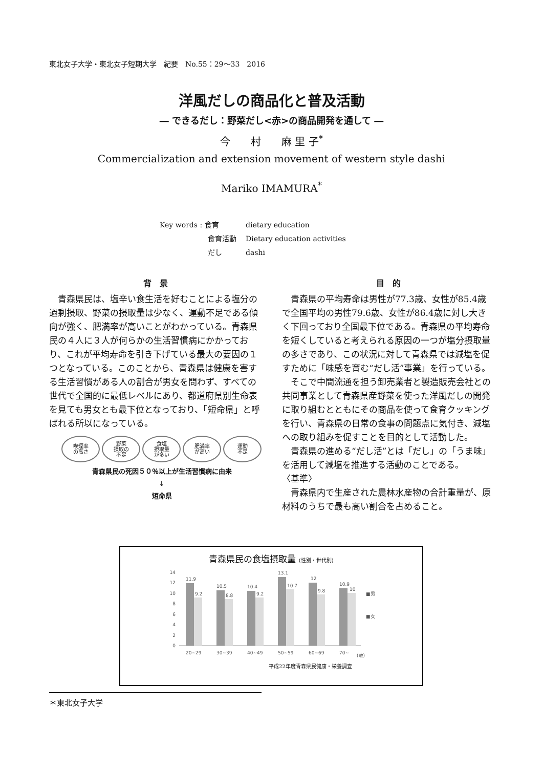東北女子大学・東北女子短期大学　紀要　No.55：29～33　2016
洋風だしの商品化と普及活動
― できるだし：野菜だし<赤>の商品開発を通して ―
今　　村　　麻 里 子<sup>*</sup>
Commercialization and extension movement of western style dashi
Mariko IMAMURA<sup>*</sup>
| Key words : 食育 | dietary education |
| 食育活動 | Dietary education activities |
| だし | dashi |
背　景
青森県民は、塩辛い食生活を好むことによる塩分の過剰摂取、野菜の摂取量は少なく、運動不足である傾向が強く、肥満率が高いことがわかっている。青森県民の４人に３人が何らかの生活習慣病にかかっており、これが平均寿命を引き下げている最大の要因の１つとなっている。このことから、青森県は健康を害する生活習慣がある人の割合が男女を問わず、すべての世代で全国的に最低レベルにあり、都道府県別生命表を見ても男女とも最下位となっており、「短命県」と呼ばれる所以になっている。
喫煙率
の高さ
野菜
摂取の
不足
食塩
摂取量
が多い
肥満率
が高い
運動
不足
青森県民の死因５０％以上が生活習慣病に由来
↓
短命県
目　的
青森県の平均寿命は男性が77.3歳、女性が85.4歳で全国平均の男性79.6歳、女性が86.4歳に対し大きく下回っており全国最下位である。青森県の平均寿命を短くしていると考えられる原因の一つが塩分摂取量の多さであり、この状況に対して青森県では減塩を促すために「味感を育む“だし活”事業」を行っている。
そこで中間流通を担う卸売業者と製造販売会社との共同事業として青森県産野菜を使った洋風だしの開発に取り組むとともにその商品を使って食育クッキングを行い、青森県の日常の食事の問題点に気付き、減塩への取り組みを促すことを目的として活動した。
青森県の進める“だし活”とは「だし」の「うま味」を活用して減塩を推進する活動のことである。
〈基準〉
青森県内で生産された農林水産物の合計重量が、原材料のうちで最も高い割合を占めること。
青森県民の食塩摂取量 (性別・世代別)
14
12
10
8
6
4
2
0
11.9
9.2
10.5
8.8
10.4
9.2
13.1
10.7
12
9.8
10.9
10
■男
■女
20~29
30~39
40~49
50~59
60~69
70~
(歳)
平成22年度青森県民健康・栄養調査
＊東北女子大学